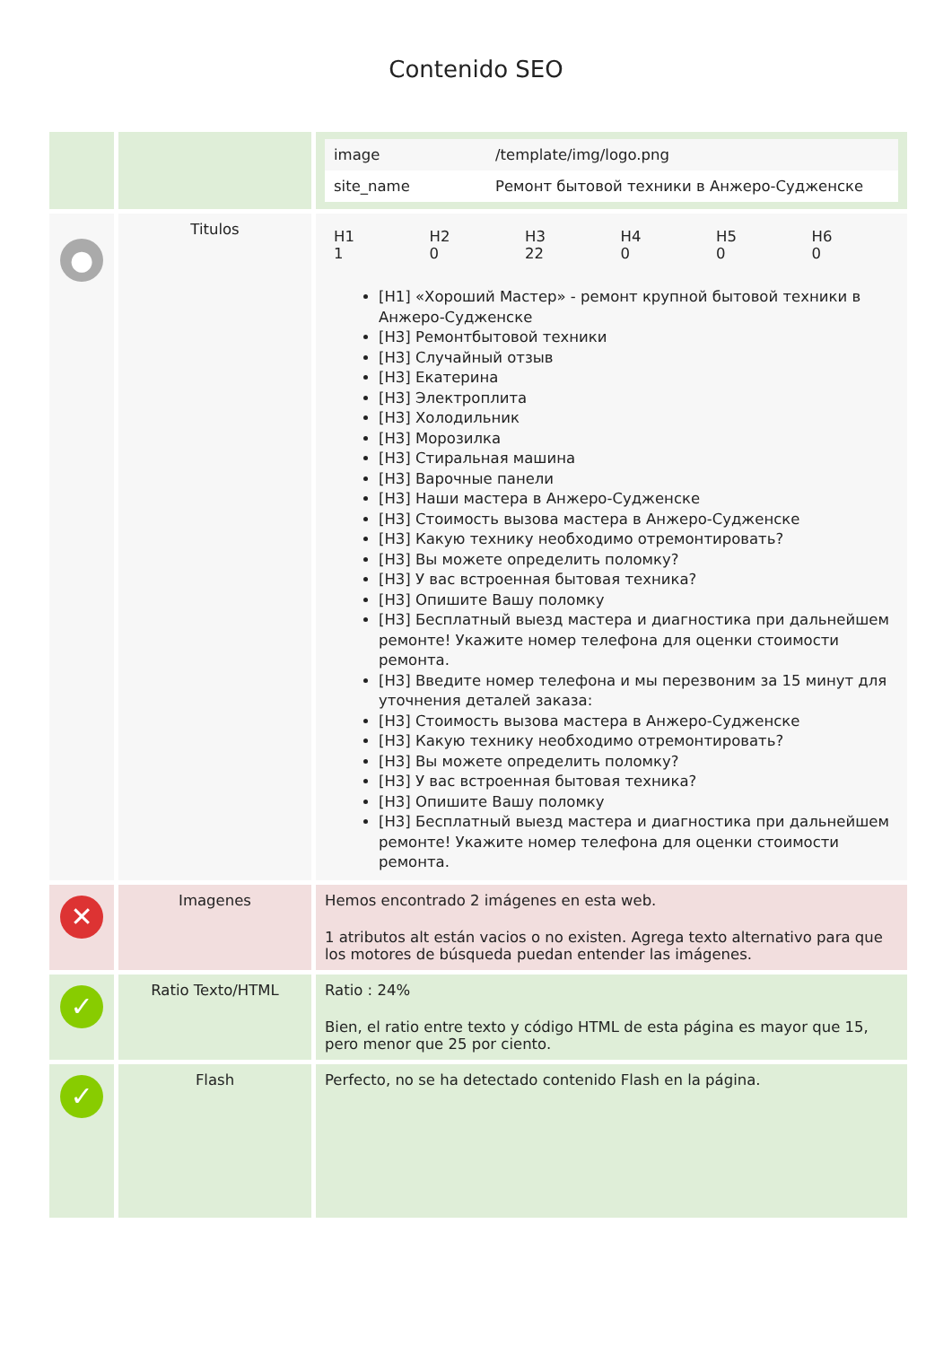Contenido SEO
| | | / image / /template/img/logo.png / / site_name / Ремонт бытовой техники в Анжеро-Судженске / |
| ● | Titulos | / H1 1 / H2 0 / H3 22 / H4 0 / H5 0 / H6 0 / [H1] «Хороший Мастер» - ремонт крупной бытовой техники в Анжеро-Судженске [H3] Ремонтбытовой техники [H3] Случайный отзыв [H3] Екатерина [H3] Электроплита [H3] Холодильник [H3] Морозилка [H3] Стиральная машина [H3] Варочные панели [H3] Наши мастера в Анжеро-Судженске [H3] Стоимость вызова мастера в Анжеро-Судженске [H3] Какую технику необходимо отремонтировать? [H3] Вы можете определить поломку? [H3] У вас встроенная бытовая техника? [H3] Опишите Вашу поломку [H3] Бесплатный выезд мастера и диагностика при дальнейшем ремонте! Укажите номер телефона для оценки стоимости ремонта. [H3] Введите номер телефона и мы перезвоним за 15 минут для уточнения деталей заказа: [H3] Стоимость вызова мастера в Анжеро-Судженске [H3] Какую технику необходимо отремонтировать? [H3] Вы можете определить поломку? [H3] У вас встроенная бытовая техника? [H3] Опишите Вашу поломку [H3] Бесплатный выезд мастера и диагностика при дальнейшем ремонте! Укажите номер телефона для оценки стоимости ремонта. |
| ✕ | Imagenes | Hemos encontrado 2 imágenes en esta web. 1 atributos alt están vacios o no existen. Agrega texto alternativo para que los motores de búsqueda puedan entender las imágenes. |
| ✓ | Ratio Texto/HTML | Ratio : 24% Bien, el ratio entre texto y código HTML de esta página es mayor que 15, pero menor que 25 por ciento. |
| ✓ | Flash | Perfecto, no se ha detectado contenido Flash en la página. |